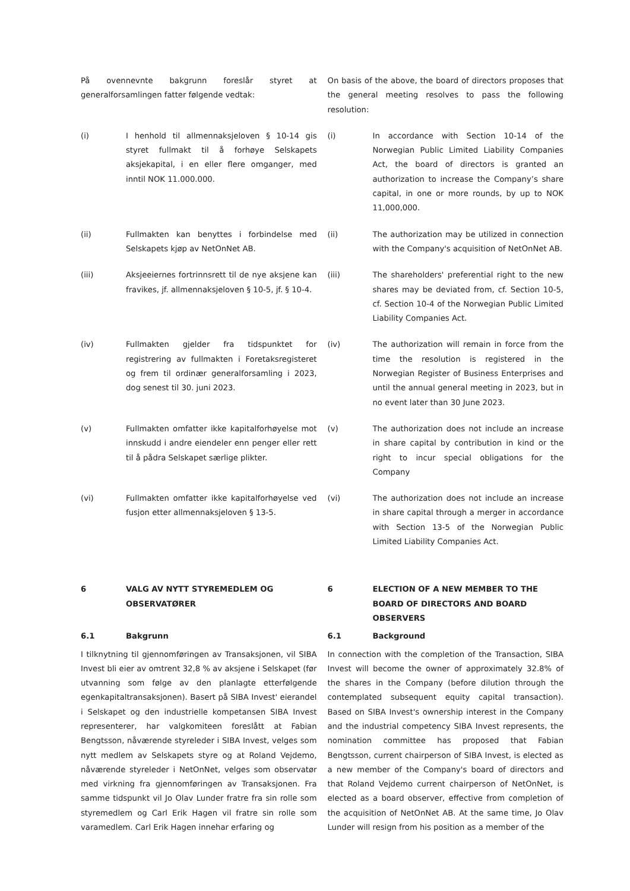På ovennevnte bakgrunn foreslår styret at generalforsamlingen fatter følgende vedtak:
On basis of the above, the board of directors proposes that the general meeting resolves to pass the following resolution:
(i) I henhold til allmennaksjeloven § 10-14 gis styret fullmakt til å forhøye Selskapets aksjekapital, i en eller flere omganger, med inntil NOK 11.000.000.
(i) In accordance with Section 10-14 of the Norwegian Public Limited Liability Companies Act, the board of directors is granted an authorization to increase the Company’s share capital, in one or more rounds, by up to NOK 11,000,000.
(ii) Fullmakten kan benyttes i forbindelse med Selskapets kjøp av NetOnNet AB.
(ii) The authorization may be utilized in connection with the Company's acquisition of NetOnNet AB.
(iii) Aksjeeiernes fortrinnsrett til de nye aksjene kan fravikes, jf. allmennaksjeloven § 10-5, jf. § 10-4.
(iii) The shareholders' preferential right to the new shares may be deviated from, cf. Section 10-5, cf. Section 10-4 of the Norwegian Public Limited Liability Companies Act.
(iv) Fullmakten gjelder fra tidspunktet for registrering av fullmakten i Foretaksregisteret og frem til ordinær generalforsamling i 2023, dog senest til 30. juni 2023.
(iv) The authorization will remain in force from the time the resolution is registered in the Norwegian Register of Business Enterprises and until the annual general meeting in 2023, but in no event later than 30 June 2023.
(v) Fullmakten omfatter ikke kapitalforhøyelse mot innskudd i andre eiendeler enn penger eller rett til å pådra Selskapet særlige plikter.
(v) The authorization does not include an increase in share capital by contribution in kind or the right to incur special obligations for the Company
(vi) Fullmakten omfatter ikke kapitalforhøyelse ved fusjon etter allmennaksjeloven § 13-5.
(vi) The authorization does not include an increase in share capital through a merger in accordance with Section 13-5 of the Norwegian Public Limited Liability Companies Act.
6 VALG AV NYTT STYREMEDLEM OG OBSERVATØRER 6 ELECTION OF A NEW MEMBER TO THE BOARD OF DIRECTORS AND BOARD OBSERVERS
6.1 Bakgrunn 6.1 Background
I tilknytning til gjennomføringen av Transaksjonen, vil SIBA Invest bli eier av omtrent 32,8 % av aksjene i Selskapet (før utvanning som følge av den planlagte etterfølgende egenkapitaltransaksjonen). Basert på SIBA Invest' eierandel i Selskapet og den industrielle kompetansen SIBA Invest representerer, har valgkomiteen foreslått at Fabian Bengtsson, nåværende styreleder i SIBA Invest, velges som nytt medlem av Selskapets styre og at Roland Vejdemo, nåværende styreleder i NetOnNet, velges som observatør med virkning fra gjennomføringen av Transaksjonen. Fra samme tidspunkt vil Jo Olav Lunder fratre fra sin rolle som styremedlem og Carl Erik Hagen vil fratre sin rolle som varamedlem. Carl Erik Hagen innehar erfaring og
In connection with the completion of the Transaction, SIBA Invest will become the owner of approximately 32.8% of the shares in the Company (before dilution through the contemplated subsequent equity capital transaction). Based on SIBA Invest's ownership interest in the Company and the industrial competency SIBA Invest represents, the nomination committee has proposed that Fabian Bengtsson, current chairperson of SIBA Invest, is elected as a new member of the Company's board of directors and that Roland Vejdemo current chairperson of NetOnNet, is elected as a board observer, effective from completion of the acquisition of NetOnNet AB. At the same time, Jo Olav Lunder will resign from his position as a member of the